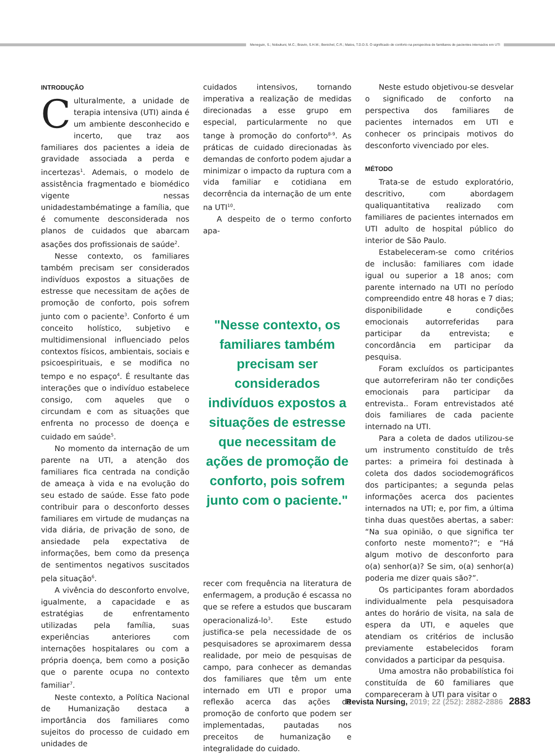Meneguin, S.; Nobukuni, M.C.; Bravin, S.H.M.; Benichel, C.R.; Matos, T.D.D.S. O significado de conforto na perspectiva de familiares de pacientes internados em UTI
INTRODUÇÃO
Culturalmente, a unidade de terapia intensiva (UTI) ainda é um ambiente desconhecido e incerto, que traz aos familiares dos pacientes a ideia de gravidade associada a perda e incertezas<sup>1</sup>. Ademais, o modelo de assistência fragmentado e biomédico vigente nessas unidadestambématinge a família, que é comumente desconsiderada nos planos de cuidados que abarcam asações dos profissionais de saúde<sup>2</sup>.
Nesse contexto, os familiares também precisam ser considerados indivíduos expostos a situações de estresse que necessitam de ações de promoção de conforto, pois sofrem junto com o paciente<sup>3</sup>. Conforto é um conceito holístico, subjetivo e multidimensional influenciado pelos contextos físicos, ambientais, sociais e psicoespirituais, e se modifica no tempo e no espaço<sup>4</sup>. É resultante das interações que o indivíduo estabelece consigo, com aqueles que o circundam e com as situações que enfrenta no processo de doença e cuidado em saúde<sup>5</sup>.
No momento da internação de um parente na UTI, a atenção dos familiares fica centrada na condição de ameaça à vida e na evolução do seu estado de saúde. Esse fato pode contribuir para o desconforto desses familiares em virtude de mudanças na vida diária, de privação de sono, de ansiedade pela expectativa de informações, bem como da presença de sentimentos negativos suscitados pela situação<sup>6</sup>.
A vivência do desconforto envolve, igualmente, a capacidade e as estratégias de enfrentamento utilizadas pela família, suas experiências anteriores com internações hospitalares ou com a própria doença, bem como a posição que o parente ocupa no contexto familiar<sup>7</sup>.
Neste contexto, a Política Nacional de Humanização destaca a importância dos familiares como sujeitos do processo de cuidado em unidades de
cuidados intensivos, tornando imperativa a realização de medidas direcionadas a esse grupo em especial, particularmente no que tange à promoção do conforto<sup>8-9</sup>. As práticas de cuidado direcionadas às demandas de conforto podem ajudar a minimizar o impacto da ruptura com a vida familiar e cotidiana em decorrência da internação de um ente na UTI<sup>10</sup>.
A despeito de o termo conforto apa-
"Nesse contexto, os familiares também precisam ser considerados indivíduos expostos a situações de estresse que necessitam de ações de promoção de conforto, pois sofrem junto com o paciente."
recer com frequência na literatura de enfermagem, a produção é escassa no que se refere a estudos que buscaram operacionalizá-lo<sup>3</sup>. Este estudo justifica-se pela necessidade de os pesquisadores se aproximarem dessa realidade, por meio de pesquisas de campo, para conhecer as demandas dos familiares que têm um ente internado em UTI e propor uma reflexão acerca das ações de promoção de conforto que podem ser implementadas, pautadas nos preceitos de humanização e integralidade do cuidado.
Neste estudo objetivou-se desvelar o significado de conforto na perspectiva dos familiares de pacientes internados em UTI e conhecer os principais motivos do desconforto vivenciado por eles.
MÉTODO
Trata-se de estudo exploratório, descritivo, com abordagem qualiquantitativa realizado com familiares de pacientes internados em UTI adulto de hospital público do interior de São Paulo.
Estabeleceram-se como critérios de inclusão: familiares com idade igual ou superior a 18 anos; com parente internado na UTI no período compreendido entre 48 horas e 7 dias; disponibilidade e condições emocionais autorreferidas para participar da entrevista; e concordância em participar da pesquisa.
Foram excluídos os participantes que autorreferiram não ter condições emocionais para participar da entrevista.. Foram entrevistados até dois familiares de cada paciente internado na UTI.
Para a coleta de dados utilizou-se um instrumento constituído de três partes: a primeira foi destinada à coleta dos dados sociodemográficos dos participantes; a segunda pelas informações acerca dos pacientes internados na UTI; e, por fim, a última tinha duas questões abertas, a saber: “Na sua opinião, o que significa ter conforto neste momento?”; e “Há algum motivo de desconforto para o(a) senhor(a)? Se sim, o(a) senhor(a) poderia me dizer quais são?”.
Os participantes foram abordados individualmente pela pesquisadora antes do horário de visita, na sala de espera da UTI, e aqueles que atendiam os critérios de inclusão previamente estabelecidos foram convidados a participar da pesquisa.
Uma amostra não probabilística foi constituída de 60 familiares que compareceram à UTI para visitar o
Revista Nursing, 2019; 22 (252): 2882-2886 2883